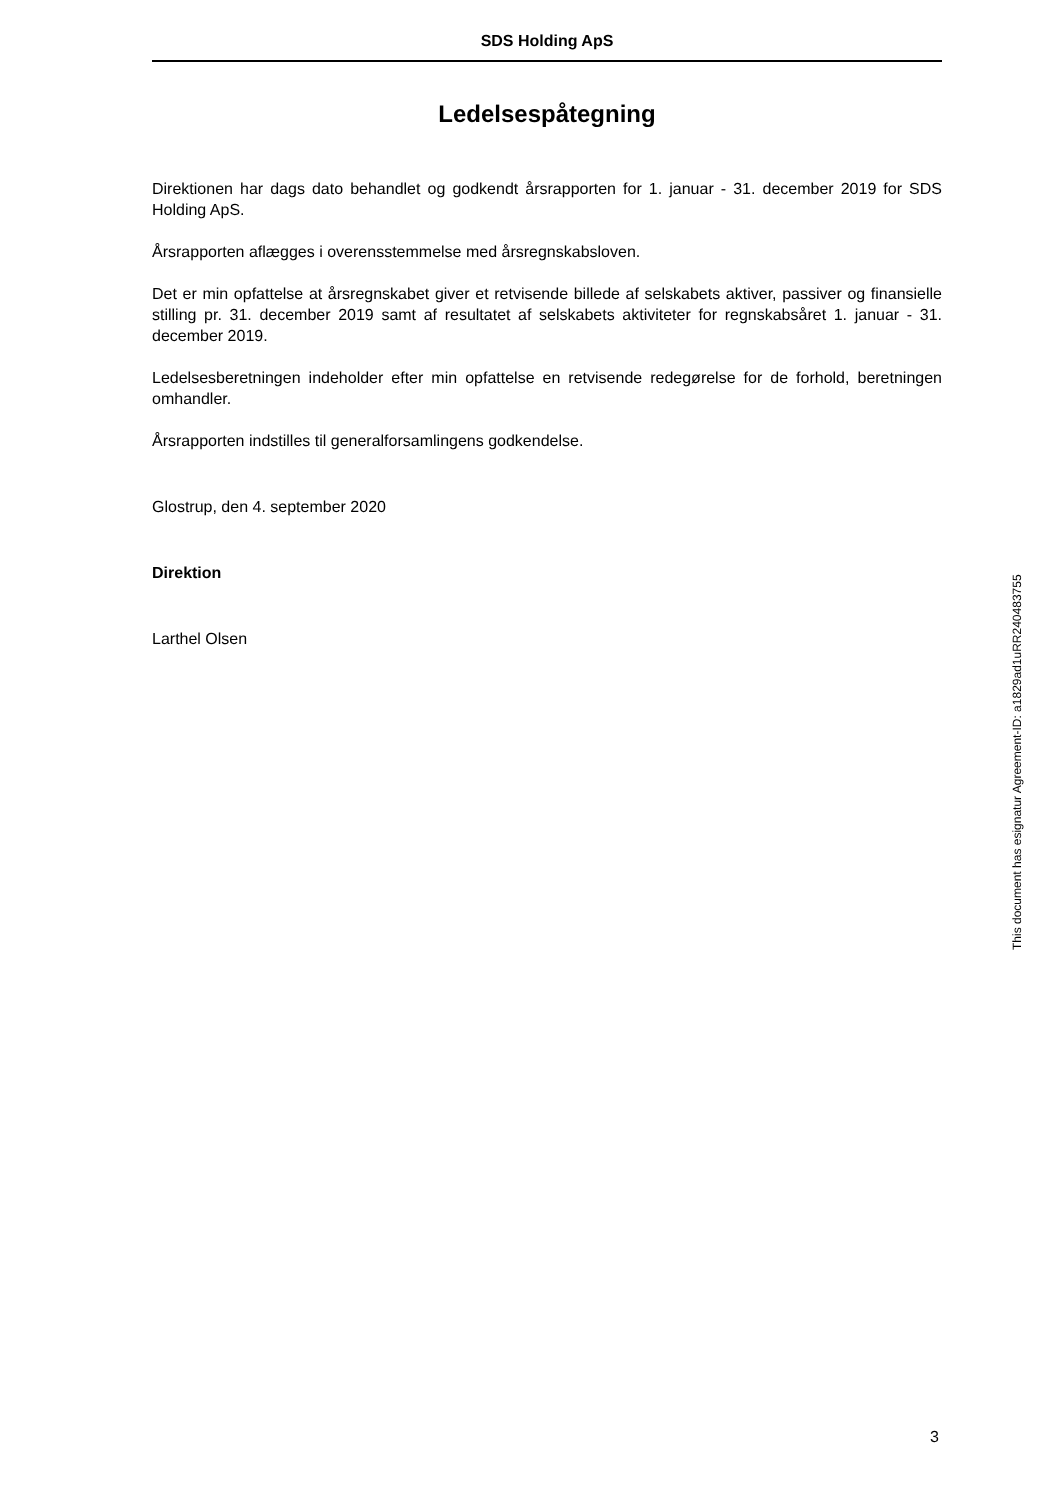SDS Holding ApS
Ledelsespåtegning
Direktionen har dags dato behandlet og godkendt årsrapporten for 1. januar - 31. december 2019 for SDS Holding ApS.
Årsrapporten aflægges i overensstemmelse med årsregnskabsloven.
Det er min opfattelse at årsregnskabet giver et retvisende billede af selskabets aktiver, passiver og finansielle stilling pr. 31. december 2019 samt af resultatet af selskabets aktiviteter for regnskabsåret 1. januar - 31. december 2019.
Ledelsesberetningen indeholder efter min opfattelse en retvisende redegørelse for de forhold, beretningen omhandler.
Årsrapporten indstilles til generalforsamlingens godkendelse.
Glostrup, den 4. september 2020
Direktion
Larthel Olsen
This document has esignatur Agreement-ID: a1829ad1uRR240483755
3